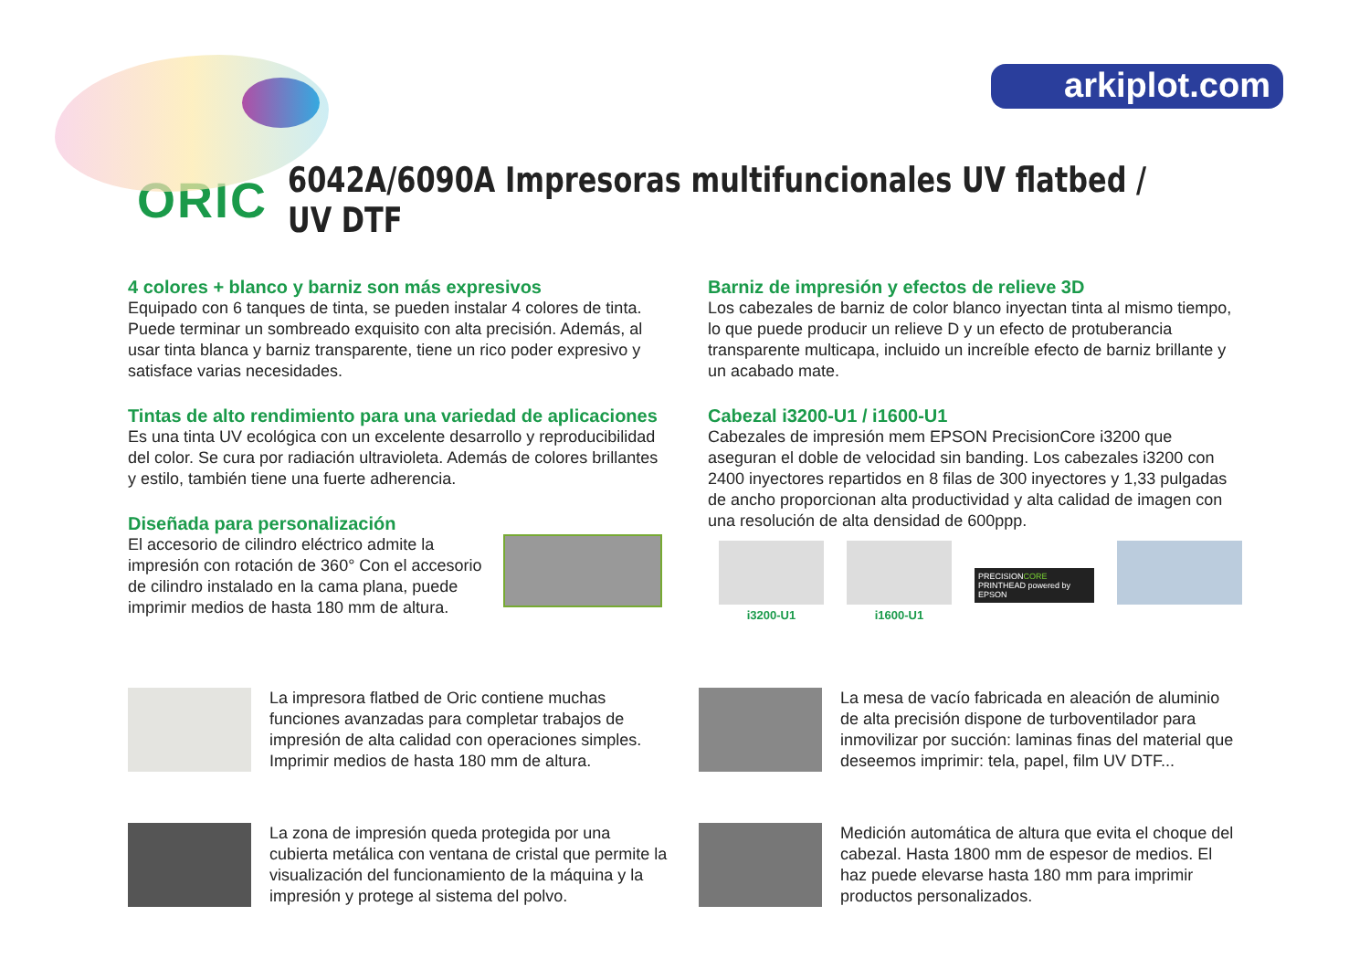arkiplot.com
ORIC
6042A/6090A Impresoras multifuncionales UV flatbed / UV DTF
4 colores + blanco y barniz son más expresivos
Equipado con 6 tanques de tinta, se pueden instalar 4 colores de tinta. Puede terminar un sombreado exquisito con alta precisión. Además, al usar tinta blanca y barniz transparente, tiene un rico poder expresivo y satisface varias necesidades.
Tintas de alto rendimiento para una variedad de aplicaciones
Es una tinta UV ecológica con un excelente desarrollo y reproducibilidad del color. Se cura por radiación ultravioleta. Además de colores brillantes y estilo, también tiene una fuerte adherencia.
Diseñada para personalización
El accesorio de cilindro eléctrico admite la impresión con rotación de 360° Con el accesorio de cilindro instalado en la cama plana, puede imprimir medios de hasta 180 mm de altura.
Barniz de impresión y efectos de relieve 3D
Los cabezales de barniz de color blanco inyectan tinta al mismo tiempo, lo que puede producir un relieve D y un efecto de protuberancia transparente multicapa, incluido un increíble efecto de barniz brillante y un acabado mate.
Cabezal i3200-U1 / i1600-U1
Cabezales de impresión mem EPSON PrecisionCore i3200 que aseguran el doble de velocidad sin banding. Los cabezales i3200 con 2400 inyectores repartidos en 8 filas de 300 inyectores y 1,33 pulgadas de ancho proporcionan alta productividad y alta calidad de imagen con una resolución de alta densidad de 600ppp.
i3200-U1 i1600-U1
PRECISIONCORE
PRINTHEAD powered by EPSON
La impresora flatbed de Oric contiene muchas funciones avanzadas para completar trabajos de impresión de alta calidad con operaciones simples. Imprimir medios de hasta 180 mm de altura.
La zona de impresión queda protegida por una cubierta metálica con ventana de cristal que permite la visualización del funcionamiento de la máquina y la impresión y protege al sistema del polvo.
La mesa de vacío fabricada en aleación de aluminio de alta precisión dispone de turboventilador para inmovilizar por succión: laminas finas del material que deseemos imprimir: tela, papel, film UV DTF...
Medición automática de altura que evita el choque del cabezal. Hasta 1800 mm de espesor de medios. El haz puede elevarse hasta 180 mm para imprimir productos personalizados.